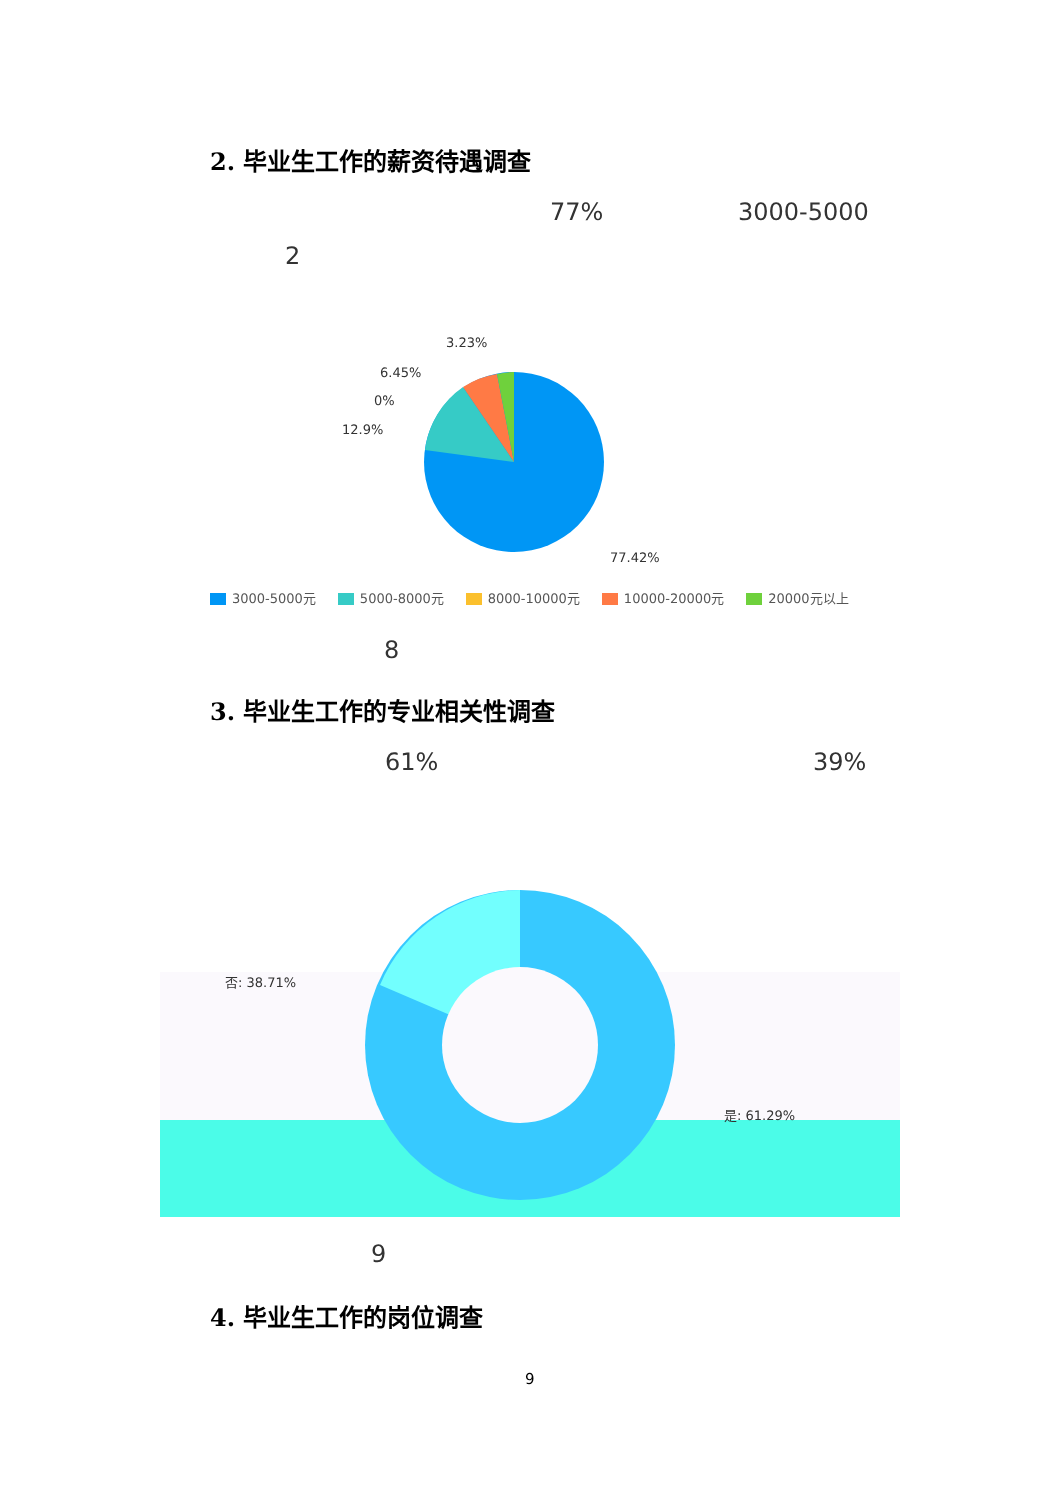2. 毕业生工作的薪资待遇调查
77% 3000-5000
2
3.23%
6.45%
0%
12.9%
77.42%
3000-5000元 5000-8000元 8000-10000元 10000-20000元 20000元以上
8
3. 毕业生工作的专业相关性调查
61% 39%
否: 38.71%
是: 61.29%
9
4. 毕业生工作的岗位调查
9